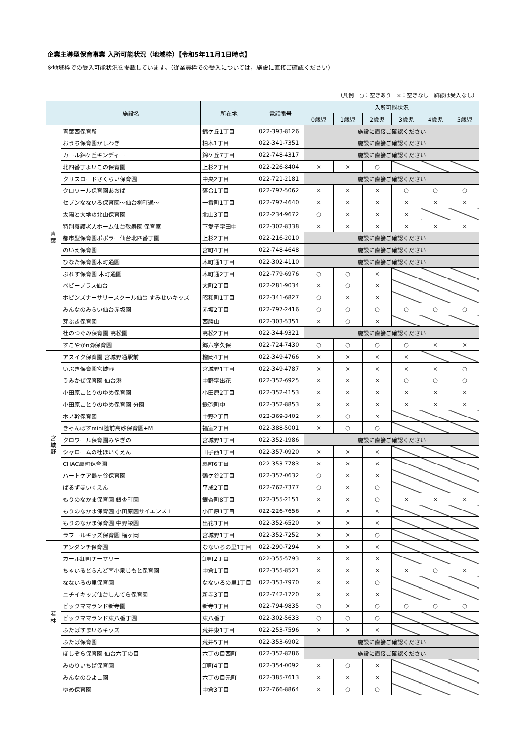企業主導型保育事業 入所可能状況（地域枠）【令和5年11月1日時点】
※地域枠での受入可能状況を掲載しています。（従業員枠での受入については，施設に直接ご確認ください）
（凡例　○：空きあり　×：空きなし　斜線は受入なし）
| | 施設名 | 所在地 | 電話番号 | 入所可能状況 | | | | | |
| --- | --- | --- | --- | --- | --- | --- | --- | --- | --- |
| | | | | 0歳児 | 1歳児 | 2歳児 | 3歳児 | 4歳児 | 5歳児 |
| 青 葉 | 青葉西保育所 | 錦ケ丘1丁目 | 022-393-8126 | 施設に直接ご確認ください | | | | | |
| | おうち保育園かしわぎ | 柏木1丁目 | 022-341-7351 | 施設に直接ご確認ください | | | | | |
| | カール錦ケ丘キンディー | 錦ケ丘7丁目 | 022-748-4317 | 施設に直接ご確認ください | | | | | |
| | 北四番丁よいこの保育園 | 上杉2丁目 | 022-226-8404 | × | × | ○ | | | |
| | クリスロードさくらい保育園 | 中央2丁目 | 022-721-2181 | 施設に直接ご確認ください | | | | | |
| | クロワール保育園あおば | 落合1丁目 | 022-797-5062 | × | × | × | ○ | ○ | ○ |
| | セブンなないろ保育園～仙台柳町通～ | 一番町1丁目 | 022-797-4640 | × | × | × | × | × | × |
| | 太陽と大地の北山保育園 | 北山3丁目 | 022-234-9672 | ○ | × | × | × | | |
| | 特別養護老人ホーム仙台敬寿園 保育室 | 下愛子字田中 | 022-302-8338 | × | × | × | × | × | × |
| | 都市型保育園ポポラー仙台北四番丁園 | 上杉2丁目 | 022-216-2010 | 施設に直接ご確認ください | | | | | |
| | のいえ保育園 | 宮町4丁目 | 022-748-4648 | 施設に直接ご確認ください | | | | | |
| | ひなた保育園木町通園 | 木町通1丁目 | 022-302-4110 | 施設に直接ご確認ください | | | | | |
| | ぶれす保育園 木町通園 | 木町通2丁目 | 022-779-6976 | ○ | ○ | × | | | |
| | ベビープラス仙台 | 大町2丁目 | 022-281-9034 | × | ○ | × | | | |
| | ポピンズナーサリースクール仙台 すみせいキッズ | 昭和町1丁目 | 022-341-6827 | ○ | × | × | | | |
| | みんなのみらい仙台赤坂園 | 赤坂2丁目 | 022-797-2416 | ○ | ○ | ○ | ○ | ○ | ○ |
| | 芽ぶき保育園 | 西勝山 | 022-303-5351 | × | ○ | × | | | |
| | 杜のつぐみ保育園 高松園 | 高松2丁目 | 022-344-9321 | 施設に直接ご確認ください | | | | | |
| | すこやかn@保育園 | 郷六字久保 | 022-724-7430 | ○ | ○ | ○ | ○ | × | × |
| 宮 城 野 | アスイク保育園 宮城野通駅前 | 榴岡4丁目 | 022-349-4766 | × | × | × | × | | |
| | いぶき保育園宮城野 | 宮城野1丁目 | 022-349-4787 | × | × | × | × | × | ○ |
| | うみかぜ保育園 仙台港 | 中野字出花 | 022-352-6925 | × | × | × | ○ | ○ | ○ |
| | 小田原ことりのゆめ保育園 | 小田原2丁目 | 022-352-4153 | × | × | × | × | × | × |
| | 小田原ことりのゆめ保育園 分園 | 鉄砲町中 | 022-352-8853 | × | × | × | × | × | × |
| | 木ノ幹保育園 | 中野2丁目 | 022-369-3402 | × | ○ | × | | | |
| | きゃんばすmini陸前高砂保育園+M | 福室2丁目 | 022-388-5001 | × | ○ | ○ | | | |
| | クロワール保育園みやぎの | 宮城野1丁目 | 022-352-1986 | 施設に直接ご確認ください | | | | | |
| | シャロームの杜ほいくえん | 田子西1丁目 | 022-357-0920 | × | × | × | | | |
| | CHAC扇町保育園 | 扇町6丁目 | 022-353-7783 | × | × | × | | | |
| | ハートケア鶴ヶ谷保育園 | 鶴ケ谷2丁目 | 022-357-0632 | ○ | × | × | | | |
| | ぱるずほいくえん | 平成2丁目 | 022-762-7377 | ○ | × | ○ | | | |
| | もりのなかま保育園 銀杏町園 | 銀杏町8丁目 | 022-355-2151 | × | × | ○ | × | × | × |
| | もりのなかま保育園 小田原園サイエンス＋ | 小田原1丁目 | 022-226-7656 | × | × | × | | | |
| | もりのなかま保育園 中野栄園 | 出花3丁目 | 022-352-6520 | × | × | × | | | |
| | ラフールキッズ保育園 榴ヶ岡 | 宮城野1丁目 | 022-352-7252 | × | × | ○ | | | |
| 若 林 | アンダンチ保育園 | なないろの里1丁目 | 022-290-7294 | × | × | × | | | |
| | カール卸町ナーサリー | 卸町2丁目 | 022-355-5793 | × | × | × | | | |
| | ちゃいるどらんど南小泉じもと保育園 | 中倉1丁目 | 022-355-8521 | × | × | × | × | ○ | × |
| | なないろの里保育園 | なないろの里1丁目 | 022-353-7970 | × | × | ○ | | | |
| | ニチイキッズ仙台しんてら保育園 | 新寺3丁目 | 022-742-1720 | × | × | × | | | |
| | ビックママランド新寺園 | 新寺3丁目 | 022-794-9835 | ○ | × | ○ | ○ | ○ | ○ |
| | ビックママランド東八番丁園 | 東八番丁 | 022-302-5633 | ○ | ○ | ○ | | | |
| | ふたばすまいるキッズ | 荒井東1丁目 | 022-253-7596 | × | × | × | | | |
| | ふたば保育園 | 荒井5丁目 | 022-353-6902 | 施設に直接ご確認ください | | | | | |
| | ほしぞら保育園 仙台六丁の目 | 六丁の目西町 | 022-352-8286 | 施設に直接ご確認ください | | | | | |
| | みのりいちば保育園 | 卸町4丁目 | 022-354-0092 | × | ○ | × | | | |
| | みんなのひよこ園 | 六丁の目元町 | 022-385-7613 | × | × | × | | | |
| | ゆめ保育園 | 中倉3丁目 | 022-766-8864 | × | ○ | ○ | | | |